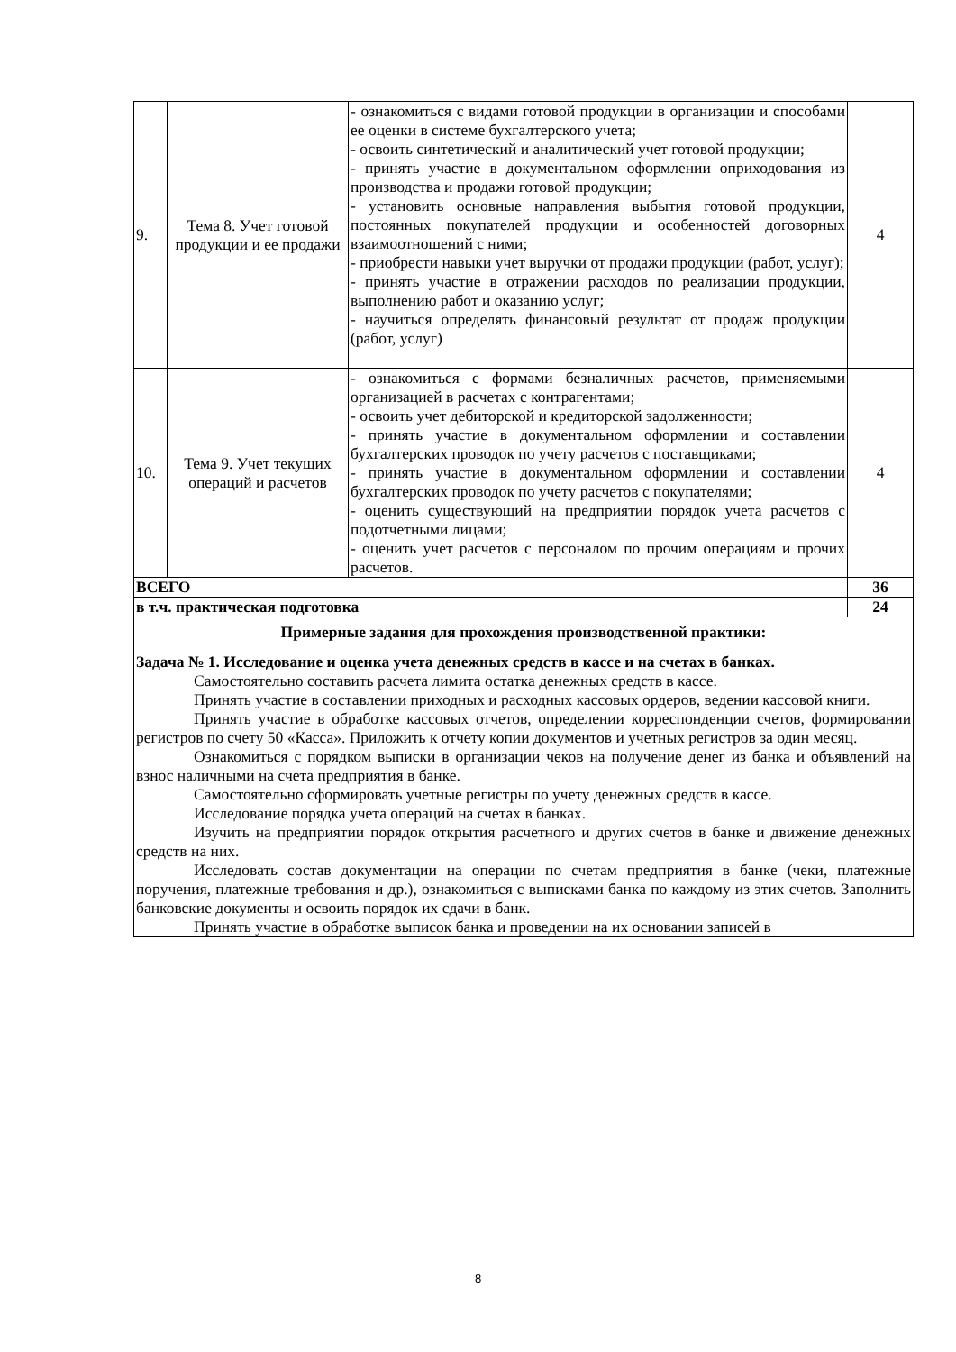| 9. | Тема 8. Учет готовой продукции и ее продажи | - ознакомиться с видами готовой продукции в организации и способами ее оценки в системе бухгалтерского учета; - освоить синтетический и аналитический учет готовой продукции; - принять участие в документальном оформлении оприходования из производства и продажи готовой продукции; - установить основные направления выбытия готовой продукции, постоянных покупателей продукции и особенностей договорных взаимоотношений с ними; - приобрести навыки учет выручки от продажи продукции (работ, услуг); - принять участие в отражении расходов по реализации продукции, выполнению работ и оказанию услуг; - научиться определять финансовый результат от продаж продукции (работ, услуг) | 4 |
| 10. | Тема 9. Учет текущих операций и расчетов | - ознакомиться с формами безналичных расчетов, применяемыми организацией в расчетах с контрагентами; - освоить учет дебиторской и кредиторской задолженности; - принять участие в документальном оформлении и составлении бухгалтерских проводок по учету расчетов с поставщиками; - принять участие в документальном оформлении и составлении бухгалтерских проводок по учету расчетов с покупателями; - оценить существующий на предприятии порядок учета расчетов с подотчетными лицами; - оценить учет расчетов с персоналом по прочим операциям и прочих расчетов. | 4 |
| ВСЕГО | | | 36 |
| в т.ч. практическая подготовка | | | 24 |
| Примерные задания для прохождения производственной практики: Задача № 1. Исследование и оценка учета денежных средств в кассе и на счетах в банках. Самостоятельно составить расчета лимита остатка денежных средств в кассе. Принять участие в составлении приходных и расходных кассовых ордеров, ведении кассовой книги. Принять участие в обработке кассовых отчетов, определении корреспонденции счетов, формировании регистров по счету 50 «Касса». Приложить к отчету копии документов и учетных регистров за один месяц. Ознакомиться с порядком выписки в организации чеков на получение денег из банка и объявлений на взнос наличными на счета предприятия в банке. Самостоятельно сформировать учетные регистры по учету денежных средств в кассе. Исследование порядка учета операций на счетах в банках. Изучить на предприятии порядок открытия расчетного и других счетов в банке и движение денежных средств на них. Исследовать состав документации на операции по счетам предприятия в банке (чеки, платежные поручения, платежные требования и др.), ознакомиться с выписками банка по каждому из этих счетов. Заполнить банковские документы и освоить порядок их сдачи в банк. Принять участие в обработке выписок банка и проведении на их основании записей в | | | |
8